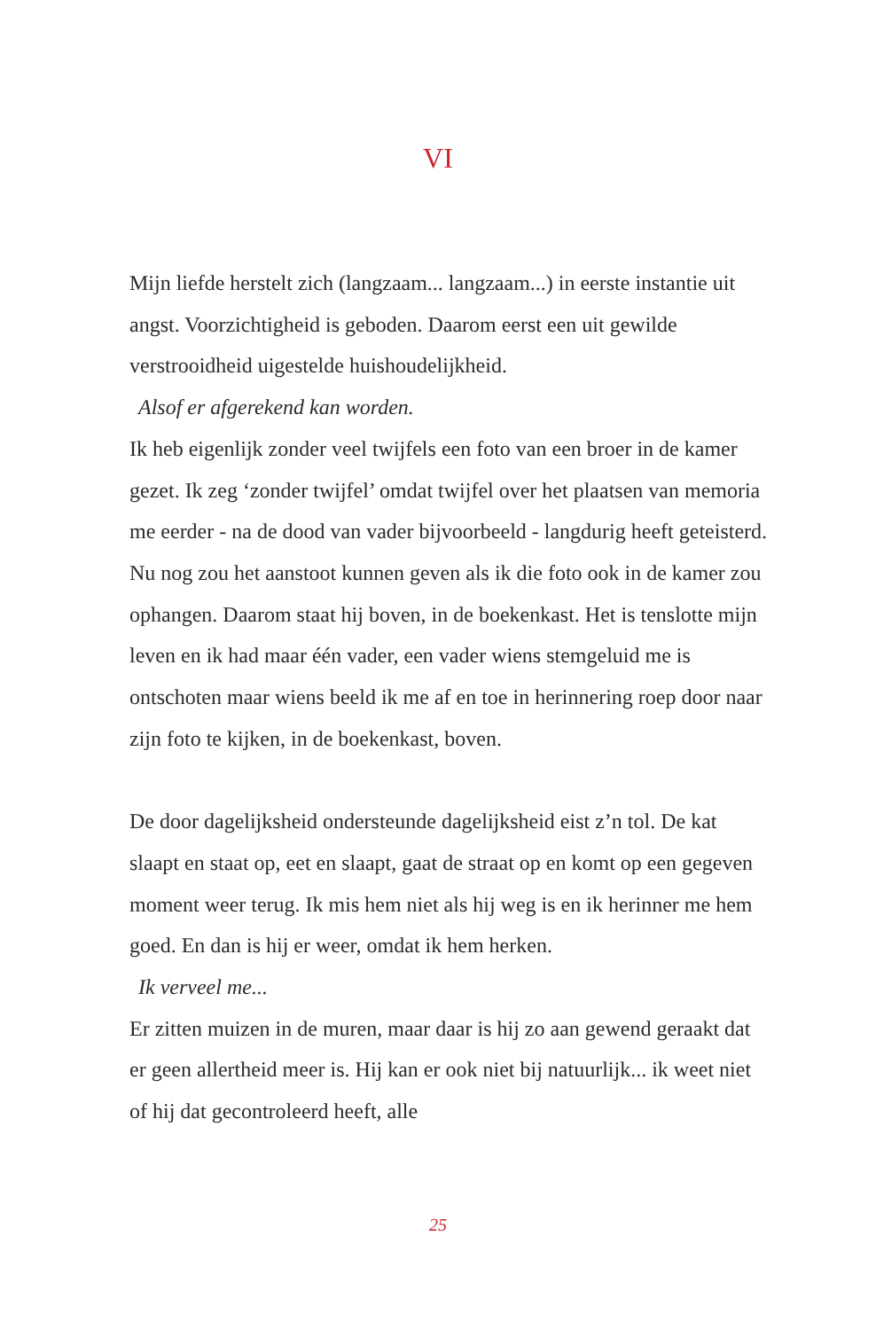VI
Mijn liefde herstelt zich (langzaam... langzaam...) in eerste instantie uit angst. Voorzichtigheid is geboden. Daarom eerst een uit gewilde verstrooidheid uigestelde huishoudelijkheid.
Alsof er afgerekend kan worden.
Ik heb eigenlijk zonder veel twijfels een foto van een broer in de kamer gezet. Ik zeg ‘zonder twijfel’ omdat twijfel over het plaatsen van memoria me eerder - na de dood van vader bijvoorbeeld - langdurig heeft geteisterd. Nu nog zou het aanstoot kunnen geven als ik die foto ook in de kamer zou ophangen. Daarom staat hij boven, in de boekenkast. Het is tenslotte mijn leven en ik had maar één vader, een vader wiens stemgeluid me is ontschoten maar wiens beeld ik me af en toe in herinnering roep door naar zijn foto te kijken, in de boekenkast, boven.
De door dagelijksheid ondersteunde dagelijksheid eist z’n tol. De kat slaapt en staat op, eet en slaapt, gaat de straat op en komt op een gegeven moment weer terug. Ik mis hem niet als hij weg is en ik herinner me hem goed. En dan is hij er weer, omdat ik hem herken.
Ik verveel me...
Er zitten muizen in de muren, maar daar is hij zo aan gewend geraakt dat er geen allertheid meer is. Hij kan er ook niet bij natuurlijk... ik weet niet of hij dat gecontroleerd heeft, alle
25